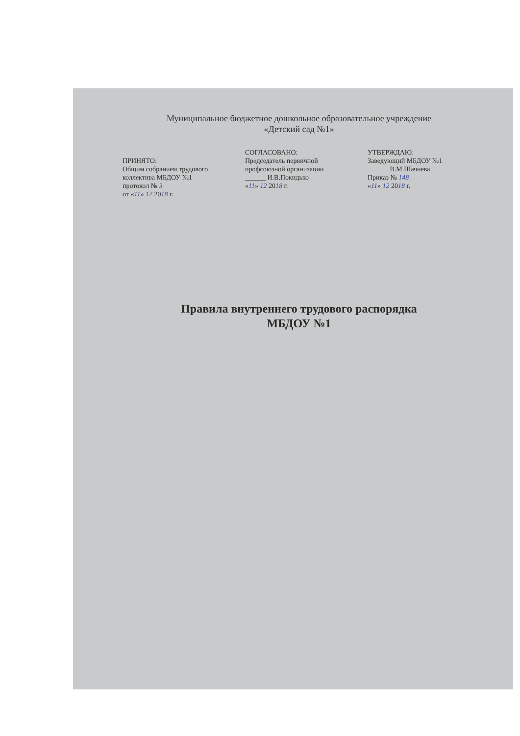Муниципальное бюджетное дошкольное образовательное учреждение
«Детский сад №1»
ПРИНЯТО:
Общим собранием трудового коллектива МБДОУ №1
протокол № 3
от «11» 12 2018 г.
СОГЛАСОВАНО:
Председатель первичной профсоюзной организации
______ И.В.Покидько
«11» 12 2018 г.
УТВЕРЖДАЮ:
Заведующий МБДОУ №1
______ В.М.Шачнева
Приказ № 148
«11» 12 2018 г.
Правила внутреннего трудового распорядка
МБДОУ №1